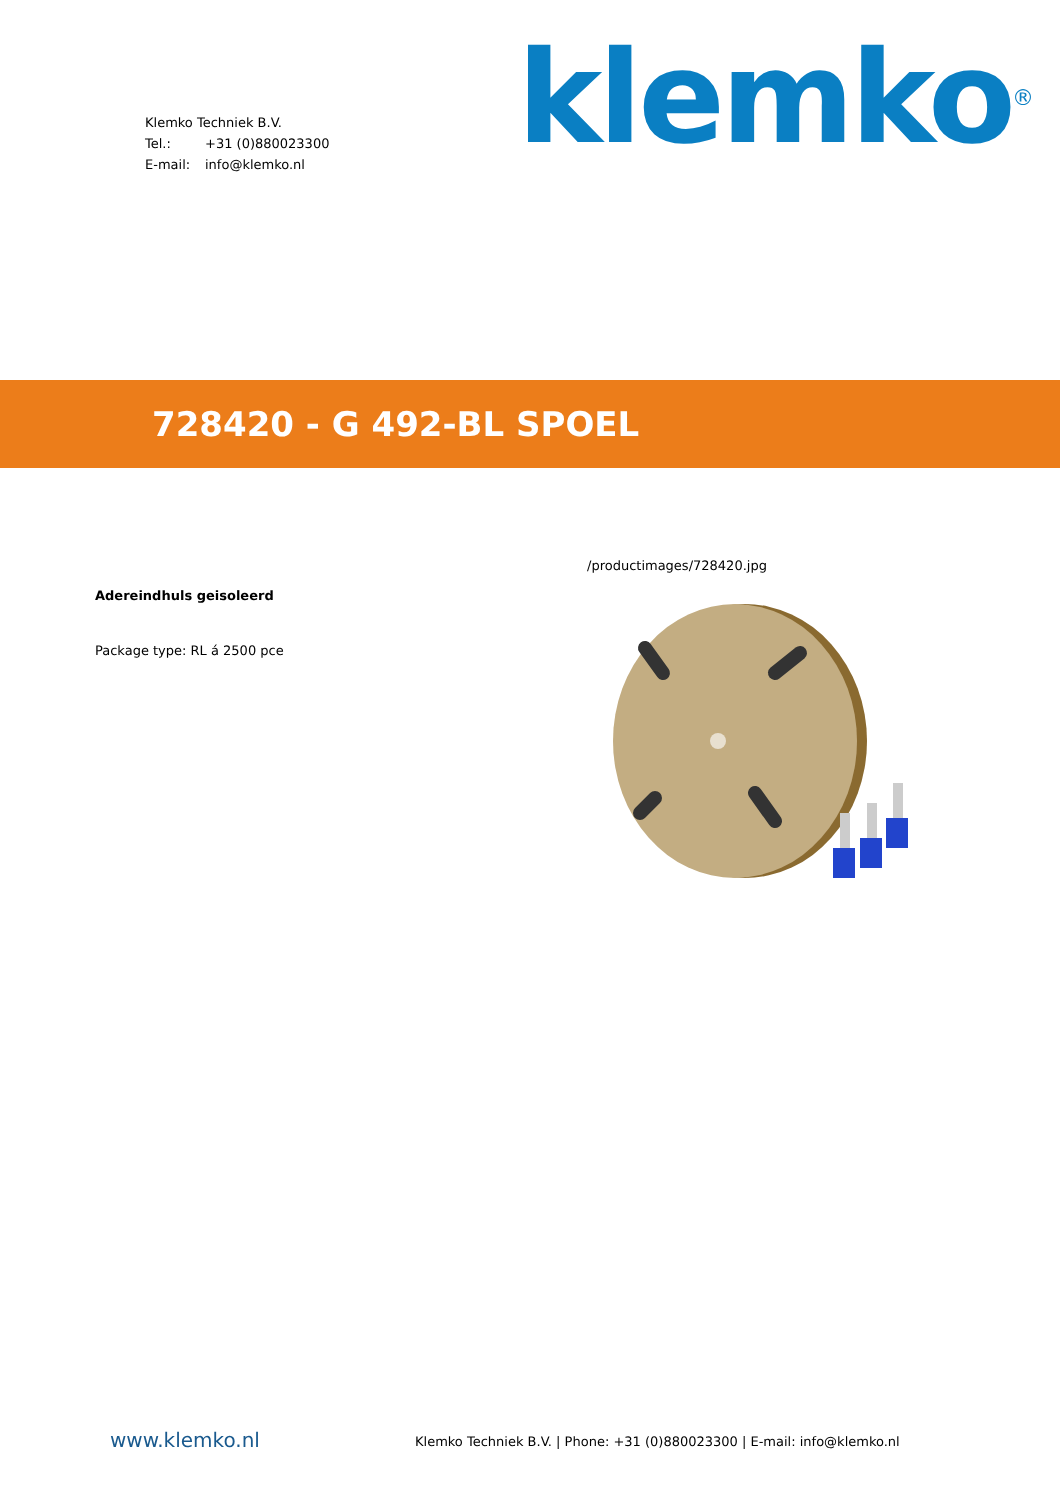Klemko Techniek B.V.
Tel.: +31 (0)880023300
E-mail: info@klemko.nl
klemko<sup>®</sup>
728420 - G 492-BL SPOEL
Adereindhuls geisoleerd
Package type: RL á 2500 pce
/productimages/728420.jpg
www.klemko.nl
Klemko Techniek B.V. | Phone: +31 (0)880023300 | E-mail: info@klemko.nl